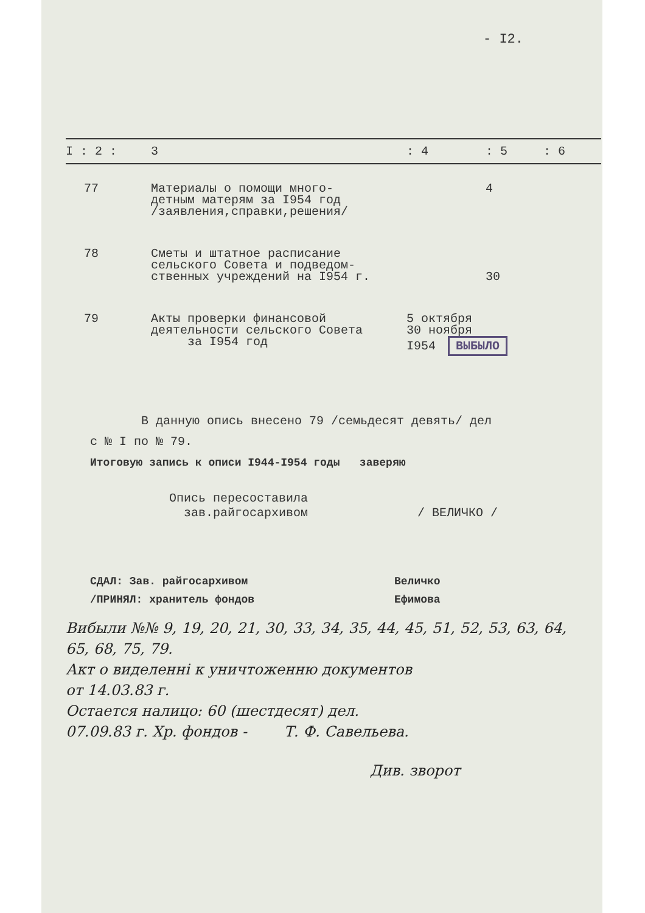- I2.
| I : 2 : | 3 | : 4 | : 5 | : 6 |
| --- | --- | --- | --- | --- |
| 77 | Материалы о помощи много- детным матерям за I954 год /заявления,справки,решения/ | | 4 | |
| 78 | Сметы и штатное расписание сельского Совета и подведом- ственных учреждений на I954 г. | | 30 | |
| 79 | Акты проверки финансовой деятельности сельского Совета за I954 год | 5 октября 30 ноября I954 ВЫБЫЛО | | |
В данную опись внесено 79 /семьдесят девять/ дел
с № I по № 79.
Итоговую запись к описи I944-I954 годы заверяю
Опись пересоставила
зав.райгосархивом / ВЕЛИЧКО /
СДАЛ: Зав. райгосархивом Величко
/ПРИНЯЛ: хранитель фондов Ефимова
Вибыли №№ 9, 19, 20, 21, 30, 33, 34, 35, 44, 45, 51, 52, 53, 63, 64,
65, 68, 75, 79.
Акт о виделенні к уничтоженню документов
от 14.03.83 г.
Остается налицо: 60 (шестдесят) дел.
07.09.83 г. Хр. фондов - Т. Ф. Савельева.
Див. зворот